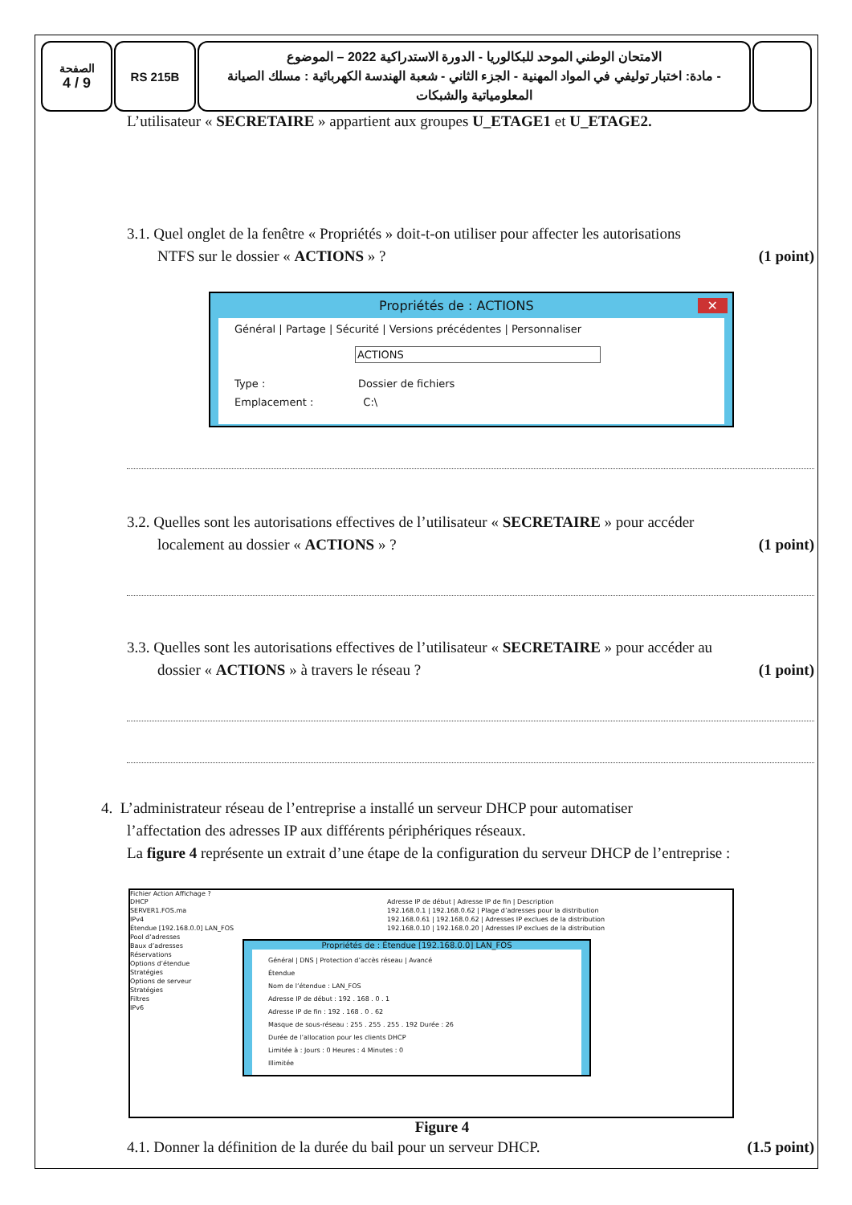الصفحة
4 / 9
RS 215B
الامتحان الوطني الموحد للبكالوريا - الدورة الاستدراكية 2022 – الموضوع
- مادة: اختبار توليفي في المواد المهنية - الجزء الثاني - شعبة الهندسة الكهربائية : مسلك الصيانة المعلومياتية والشبكات
L’utilisateur « SECRETAIRE » appartient aux groupes U_ETAGE1 et U_ETAGE2.
3.1. Quel onglet de la fenêtre « Propriétés » doit-t-on utiliser pour affecter les autorisations
NTFS sur le dossier « ACTIONS » ? (1 point)
Propriétés de : ACTIONS ✕
Général | Partage | Sécurité | Versions précédentes | Personnaliser
ACTIONS
Type : Dossier de fichiers
Emplacement : C:\
3.2. Quelles sont les autorisations effectives de l’utilisateur « SECRETAIRE » pour accéder
localement au dossier « ACTIONS » ? (1 point)
3.3. Quelles sont les autorisations effectives de l’utilisateur « SECRETAIRE » pour accéder au
dossier « ACTIONS » à travers le réseau ? (1 point)
4. L’administrateur réseau de l’entreprise a installé un serveur DHCP pour automatiser
l’affectation des adresses IP aux différents périphériques réseaux.
La figure 4 représente un extrait d’une étape de la configuration du serveur DHCP de l’entreprise :
Fichier Action Affichage ?
DHCP
SERVER1.FOS.ma
IPv4
Étendue [192.168.0.0] LAN_FOS
Pool d’adresses
Baux d’adresses
Réservations
Options d’étendue
Stratégies
Options de serveur
Stratégies
Filtres
IPv6
Adresse IP de début | Adresse IP de fin | Description
192.168.0.1 | 192.168.0.62 | Plage d’adresses pour la distribution
192.168.0.61 | 192.168.0.62 | Adresses IP exclues de la distribution
192.168.0.10 | 192.168.0.20 | Adresses IP exclues de la distribution
Propriétés de : Étendue [192.168.0.0] LAN_FOS
Général | DNS | Protection d’accès réseau | Avancé
Étendue
Nom de l’étendue : LAN_FOS
Adresse IP de début : 192 . 168 . 0 . 1
Adresse IP de fin : 192 . 168 . 0 . 62
Masque de sous-réseau : 255 . 255 . 255 . 192 Durée : 26
Durée de l’allocation pour les clients DHCP
Limitée à : Jours : 0 Heures : 4 Minutes : 0
Illimitée
Figure 4
4.1. Donner la définition de la durée du bail pour un serveur DHCP. (1.5 point)